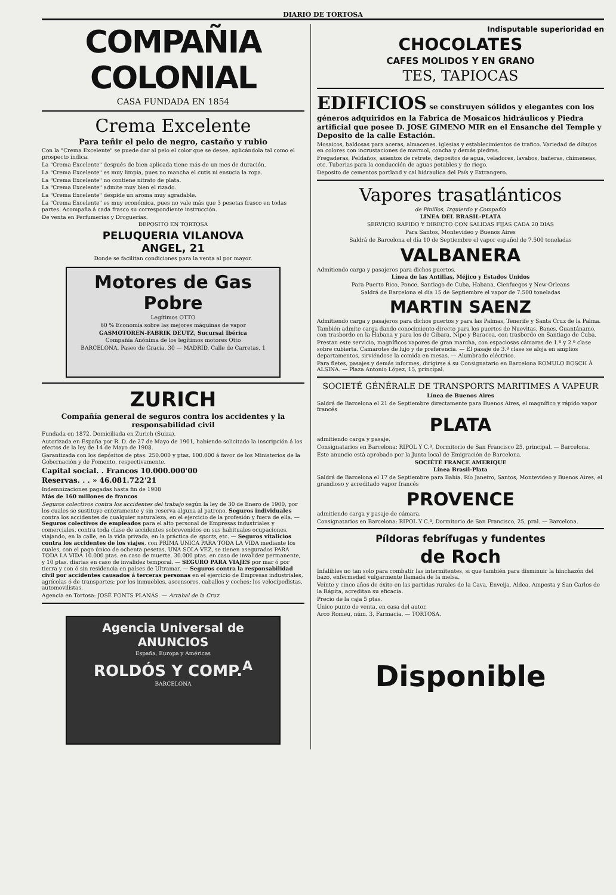DIARIO DE TORTOSA
COMPAÑIA COLONIAL
CASA FUNDADA EN 1854
Crema Excelente
Para teñir el pelo de negro, castaño y rubio
Con la "Crema Excelente" se puede dar al pelo el color que se desee, aplicándola tal como el prospecto indica.
La "Crema Excelente" después de bien aplicada tiene más de un mes de duración.
La "Crema Excelente" es muy limpia, pues no mancha el cutis ni ensucia la ropa.
La "Crema Excelente" no contiene nitrato de plata.
La "Crema Excelente" admite muy bien el rizado.
La "Crema Excelente" despide un aroma muy agradable.
La "Crema Excelente" es muy económica, pues no vale más que 3 pesetas frasco en todas partes. Acompaña á cada frasco su correspondiente instrucción.
De venta en Perfumerías y Droguerías.
DEPOSITO EN TORTOSA
PELUQUERIA VILANOVA
ANGEL, 21
Donde se facilitan condiciones para la venta al por mayor.
Motores de Gas Pobre
Legítimos OTTO
60 % Economía sobre las mejores máquinas de vapor
GASMOTOREN-FABRIK DEUTZ, Sucursal Ibérica
Compañía Anónima de los legítimos motores Otto
BARCELONA, Paseo de Gracia, 30 — MADRID, Calle de Carretas, 1
ZURICH
Compañía general de seguros contra los accidentes y la responsabilidad civil
Fundada en 1872. Domiciliada en Zurich (Suiza).
Autorizada en España por R. D. de 27 de Mayo de 1901, habiendo solicitado la inscripción á los efectos de la ley de 14 de Mayo de 1908.
Garantizada con los depósitos de ptas. 250.000 y ptas. 100.000 á favor de los Ministerios de la Gobernación y de Fomento, respectivamente.
Capital social. . Francos 10.000.000'00
Reservas. . . » 46.081.722'21
Indemnizaciones pagadas hasta fin de 1908
Más de 160 millones de francos
Seguros colectivos contra los accidentes del trabajo según la ley de 30 de Enero de 1900, por los cuales se sustituye enteramente y sin reserva alguna al patrono. Seguros individuales contra los accidentes de cualquier naturaleza, en el ejercicio de la profesión y fuera de ella. — Seguros colectivos de empleados para el alto personal de Empresas industriales y comerciales, contra toda clase de accidentes sobrevenidos en sus habituales ocupaciones, viajando, en la calle, en la vida privada, en la práctica de sports, etc. — Seguros vitalicios contra los accidentes de los viajes, con PRIMA UNICA PARA TODA LA VIDA mediante los cuales, con el pago único de ochenta pesetas, UNA SOLA VEZ, se tienen asegurados PARA TODA LA VIDA 10.000 ptas. en caso de muerte, 30.000 ptas. en caso de invalidez permanente, y 10 ptas. diarias en caso de invalidez temporal. — SEGURO PARA VIAJES por mar ó por tierra y con ó sin residencia en países de Ultramar. — Seguros contra la responsabilidad civil por accidentes causados á terceras personas en el ejercicio de Empresas industriales, agrícolas ó de transportes; por los inmuebles, ascensores, caballos y coches; los velocipedistas, automovilistas.
Agencia en Tortosa: JOSÉ FONTS PLANÁS. — Arrabal de la Cruz.
Agencia Universal de ANUNCIOS
España, Europa y Américas
ROLDÓS Y COMP.<sup>A</sup>
BARCELONA
Indisputable superioridad en
CHOCOLATES
CAFES MOLIDOS Y EN GRANO
TES, TAPIOCAS
EDIFICIOS se construyen sólidos y elegantes con los géneros adquiridos en la Fabrica de Mosaicos hidráulicos y Piedra artificial que posee D. JOSE GIMENO MIR en el Ensanche del Temple y Deposito de la calle Estación.
Mosaicos, baldosas para aceras, almacenes, iglesias y establecimientos de trafico. Variedad de dibujos en colores con incrustaciones de marmol, concha y demás piedras.
Fregaderas, Peldaños, asientos de retrete, depositos de agua, veladores, lavabos, bañeras, chimeneas, etc. Tuberias para la conducción de aguas potables y de riego.
Deposito de cementos portland y cal hidraulica del País y Extrangero.
Vapores trasatlánticos
de Pinillos, Izquierdo y Compañía
LINEA DEL BRASIL-PLATA
SERVICIO RAPIDO Y DIRECTO CON SALIDAS FIJAS CADA 20 DIAS
Para Santos, Montevideo y Buenos Aires
Saldrá de Barcelona el día 10 de Septiembre el vapor español de 7.500 toneladas
VALBANERA
Admitiendo carga y pasajeros para dichos puertos.
Línea de las Antillas, Méjico y Estados Unidos
Para Puerto Rico, Ponce, Santiago de Cuba, Habana, Cienfuegos y New-Orleans
Saldrá de Barcelona el día 15 de Septiembre el vapor de 7.500 toneladas
MARTIN SAENZ
Admitiendo carga y pasajeros para dichos puertos y para las Palmas, Tenerife y Santa Cruz de la Palma.
También admite carga dando conocimiento directo para los puertos de Nuevitas, Banes, Guantánamo, con trasbordo en la Habana y para los de Gibara, Nipe y Baracoa, con trasbordo en Santiago de Cuba.
Prestan este servicio, magníficos vapores de gran marcha, con espaciosas cámaras de 1.ª y 2.ª clase sobre cubierta. Camarotes de lujo y de preferencia. — El pasaje de 3.ª clase se aloja en amplios departamentos, sirviéndose la comida en mesas. — Alumbrado eléctrico.
Para fletes, pasajes y demás informes, dirigirse á su Consignatario en Barcelona ROMULO BOSCH Á ALSINA. — Plaza Antonio López, 15, principal.
SOCIETÉ GÉNÉRALE DE TRANSPORTS MARITIMES A VAPEUR
Línea de Buenos Aires
Saldrá de Barcelona el 21 de Septiembre directamente para Buenos Aires, el magnífico y rápido vapor francés
PLATA
admitiendo carga y pasaje.
Consignatarios en Barcelona: RIPOL Y C.ª, Dormitorio de San Francisco 25, principal. — Barcelona.
Este anuncio está aprobado por la Junta local de Emigración de Barcelona.
SOCIÉTÉ FRANCE AMERIQUE
Línea Brasil-Plata
Saldrá de Barcelona el 17 de Septiembre para Bahía, Río Janeiro, Santos, Montevideo y Buenos Aires, el grandioso y acreditado vapor francés
PROVENCE
admitiendo carga y pasaje de cámara.
Consignatarios en Barcelona: RIPOL Y C.ª, Dormitorio de San Francisco, 25, pral. — Barcelona.
Píldoras febrífugas y fundentes
de Roch
Infalibles no tan solo para combatir las intermitentes, si que también para disminuir la hinchazón del bazo, enfermedad vulgarmente llamada de la melsa.
Veinte y cinco años de éxito en las partidas rurales de la Cava, Enveija, Aldea, Amposta y San Carlos de la Rápita, acreditan su eficacia.
Precio de la caja 5 ptas.
Unico punto de venta, en casa del autor,
Arco Romeu, núm. 3, Farmacia. — TORTOSA.
Disponible